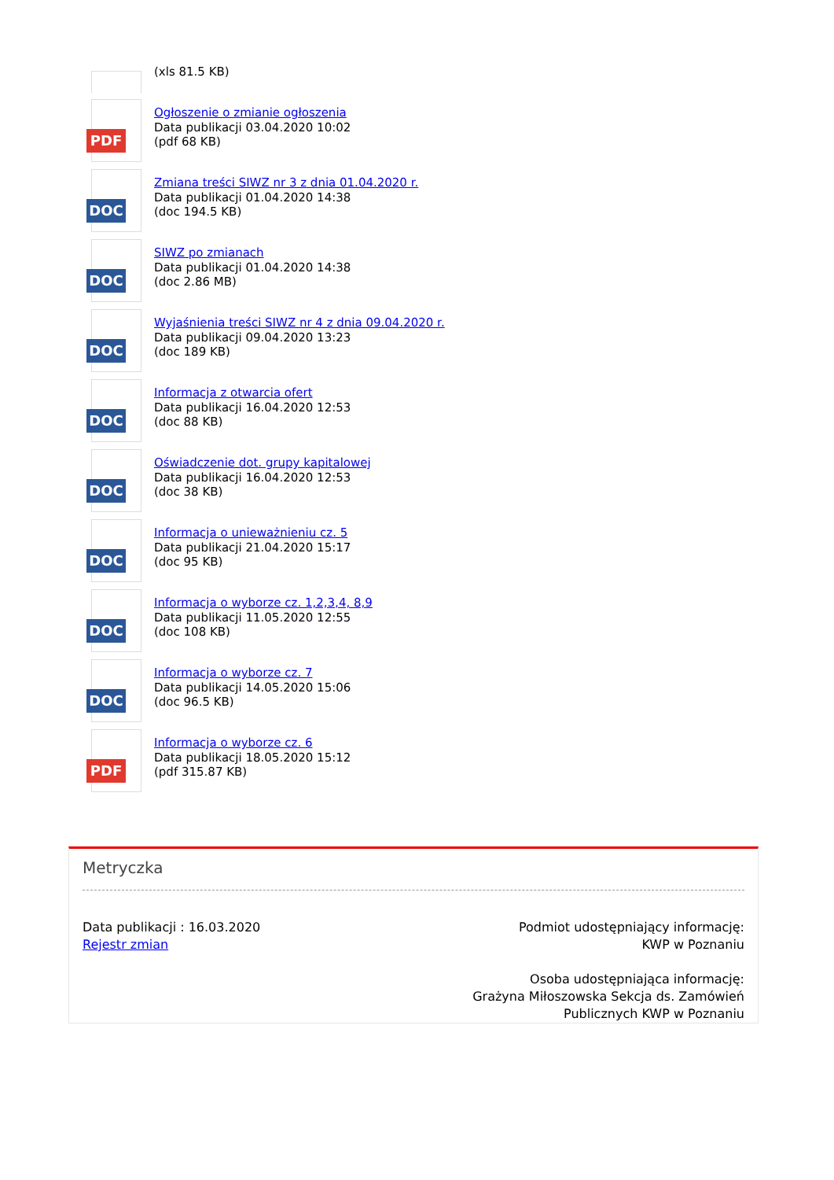(xls 81.5 KB)
PDF
Ogłoszenie o zmianie ogłoszenia
Data publikacji 03.04.2020 10:02
(pdf 68 KB)
DOC
Zmiana treści SIWZ nr 3 z dnia 01.04.2020 r.
Data publikacji 01.04.2020 14:38
(doc 194.5 KB)
DOC
SIWZ po zmianach
Data publikacji 01.04.2020 14:38
(doc 2.86 MB)
DOC
Wyjaśnienia treści SIWZ nr 4 z dnia 09.04.2020 r.
Data publikacji 09.04.2020 13:23
(doc 189 KB)
DOC
Informacja z otwarcia ofert
Data publikacji 16.04.2020 12:53
(doc 88 KB)
DOC
Oświadczenie dot. grupy kapitalowej
Data publikacji 16.04.2020 12:53
(doc 38 KB)
DOC
Informacja o unieważnieniu cz. 5
Data publikacji 21.04.2020 15:17
(doc 95 KB)
DOC
Informacja o wyborze cz. 1,2,3,4, 8,9
Data publikacji 11.05.2020 12:55
(doc 108 KB)
DOC
Informacja o wyborze cz. 7
Data publikacji 14.05.2020 15:06
(doc 96.5 KB)
PDF
Informacja o wyborze cz. 6
Data publikacji 18.05.2020 15:12
(pdf 315.87 KB)
Metryczka
Data publikacji : 16.03.2020
Rejestr zmian
Podmiot udostępniający informację:
KWP w Poznaniu
Osoba udostępniająca informację:
Grażyna Miłoszowska Sekcja ds. Zamówień
Publicznych KWP w Poznaniu